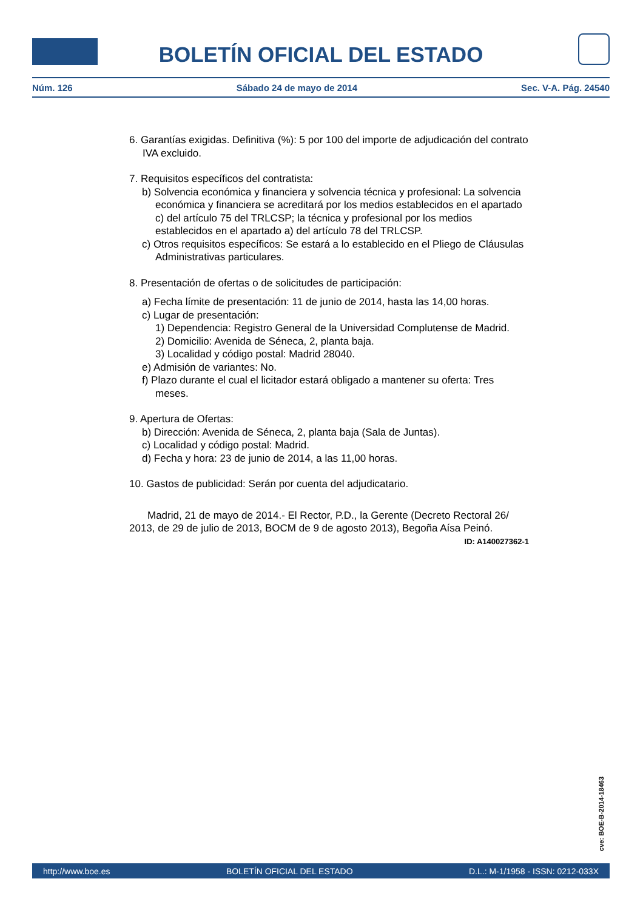BOLETÍN OFICIAL DEL ESTADO
Núm. 126 Sábado 24 de mayo de 2014 Sec. V-A. Pág. 24540
6. Garantías exigidas. Definitiva (%): 5 por 100 del importe de adjudicación del contrato IVA excluido.
7. Requisitos específicos del contratista:
b) Solvencia económica y financiera y solvencia técnica y profesional: La solvencia económica y financiera se acreditará por los medios establecidos en el apartado c) del artículo 75 del TRLCSP; la técnica y profesional por los medios establecidos en el apartado a) del artículo 78 del TRLCSP.
c) Otros requisitos específicos: Se estará a lo establecido en el Pliego de Cláusulas Administrativas particulares.
8. Presentación de ofertas o de solicitudes de participación:
a) Fecha límite de presentación: 11 de junio de 2014, hasta las 14,00 horas.
c) Lugar de presentación:
1) Dependencia: Registro General de la Universidad Complutense de Madrid.
2) Domicilio: Avenida de Séneca, 2, planta baja.
3) Localidad y código postal: Madrid 28040.
e) Admisión de variantes: No.
f) Plazo durante el cual el licitador estará obligado a mantener su oferta: Tres meses.
9. Apertura de Ofertas:
b) Dirección: Avenida de Séneca, 2, planta baja (Sala de Juntas).
c) Localidad y código postal: Madrid.
d) Fecha y hora: 23 de junio de 2014, a las 11,00 horas.
10. Gastos de publicidad: Serán por cuenta del adjudicatario.
Madrid, 21 de mayo de 2014.- El Rector, P.D., la Gerente (Decreto Rectoral 26/ 2013, de 29 de julio de 2013, BOCM de 9 de agosto 2013), Begoña Aísa Peinó.
ID: A140027362-1
cve: BOE-B-2014-18463
http://www.boe.es BOLETÍN OFICIAL DEL ESTADO D.L.: M-1/1958 - ISSN: 0212-033X